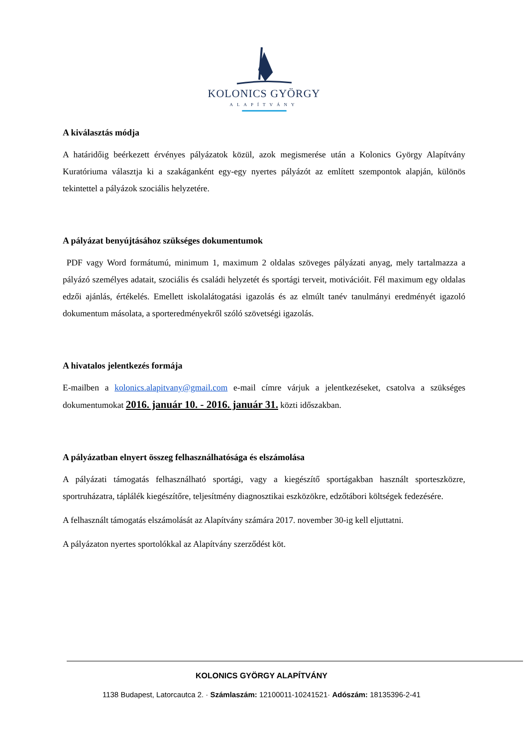KOLONICS GYÖRGY
ALAPÍTVÁNY
A kiválasztás módja
A határidőig beérkezett érvényes pályázatok közül, azok megismerése után a Kolonics György Alapítvány Kuratóriuma választja ki a szakáganként egy-egy nyertes pályázót az említett szempontok alapján, különös tekintettel a pályázok szociális helyzetére.
A pályázat benyújtásához szükséges dokumentumok
PDF vagy Word formátumú, minimum 1, maximum 2 oldalas szöveges pályázati anyag, mely tartalmazza a pályázó személyes adatait, szociális és családi helyzetét és sportági terveit, motivációit. Fél maximum egy oldalas edzői ajánlás, értékelés. Emellett iskolalátogatási igazolás és az elmúlt tanév tanulmányi eredményét igazoló dokumentum másolata, a sporteredményekről szóló szövetségi igazolás.
A hivatalos jelentkezés formája
E-mailben a kolonics.alapitvany@gmail.com e-mail címre várjuk a jelentkezéseket, csatolva a szükséges dokumentumokat 2016. január 10. - 2016. január 31. közti időszakban.
A pályázatban elnyert összeg felhasználhatósága és elszámolása
A pályázati támogatás felhasználható sportági, vagy a kiegészítő sportágakban használt sporteszközre, sportruházatra, táplálék kiegészítőre, teljesítmény diagnosztikai eszközökre, edzőtábori költségek fedezésére.
A felhasznált támogatás elszámolását az Alapítvány számára 2017. november 30-ig kell eljuttatni.
A pályázaton nyertes sportolókkal az Alapítvány szerződést köt.
KOLONICS GYÖRGY ALAPÍTVÁNY
1138 Budapest, Latorcautca 2. · Számlaszám: 12100011-10241521· Adószám: 18135396-2-41